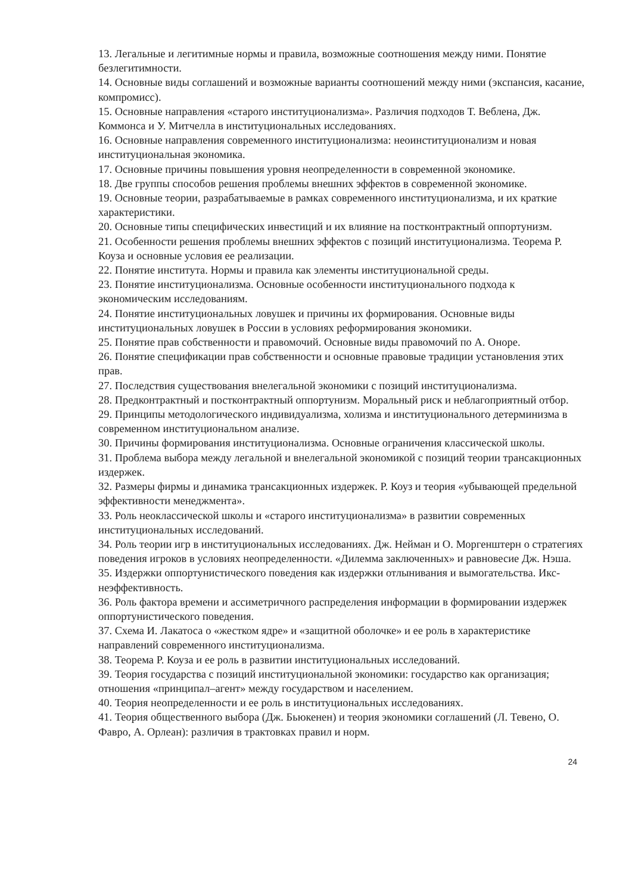13. Легальные и легитимные нормы и правила, возможные соотношения между ними. Понятие безлегитимности.
14. Основные виды соглашений и возможные варианты соотношений между ними (экспансия, касание, компромисс).
15. Основные направления «старого институционализма». Различия подходов Т. Веблена, Дж. Коммонса и У. Митчелла в институциональных исследованиях.
16. Основные направления современного институционализма: неоинституционализм и новая институциональная экономика.
17. Основные причины повышения уровня неопределенности в современной экономике.
18. Две группы способов решения проблемы внешних эффектов в современной экономике.
19. Основные теории, разрабатываемые в рамках современного институционализма, и их краткие характеристики.
20. Основные типы специфических инвестиций и их влияние на постконтрактный оппортунизм.
21. Особенности решения проблемы внешних эффектов с позиций институционализма. Теорема Р. Коуза и основные условия ее реализации.
22. Понятие института. Нормы и правила как элементы институциональной среды.
23. Понятие институционализма. Основные особенности институционального подхода к экономическим исследованиям.
24. Понятие институциональных ловушек и причины их формирования. Основные виды институциональных ловушек в России в условиях реформирования экономики.
25. Понятие прав собственности и правомочий. Основные виды правомочий по А. Оноре.
26. Понятие спецификации прав собственности и основные правовые традиции установления этих прав.
27. Последствия существования внелегальной экономики с позиций институционализма.
28. Предконтрактный и постконтрактный оппортунизм. Моральный риск и неблагоприятный отбор.
29. Принципы методологического индивидуализма, холизма и институционального детерминизма в современном институциональном анализе.
30. Причины формирования институционализма. Основные ограничения классической школы.
31. Проблема выбора между легальной и внелегальной экономикой с позиций теории трансакционных издержек.
32. Размеры фирмы и динамика трансакционных издержек. Р. Коуз и теория «убывающей предельной эффективности менеджмента».
33. Роль неоклассической школы и «старого институционализма» в развитии современных институциональных исследований.
34. Роль теории игр в институциональных исследованиях. Дж. Нейман и О. Моргенштерн о стратегиях поведения игроков в условиях неопределенности. «Дилемма заключенных» и равновесие Дж. Нэша.
35. Издержки оппортунистического поведения как издержки отлынивания и вымогательства. Икс-неэффективность.
36. Роль фактора времени и ассиметричного распределения информации в формировании издержек оппортунистического поведения.
37. Схема И. Лакатоса о «жестком ядре» и «защитной оболочке» и ее роль в характеристике направлений современного институционализма.
38. Теорема Р. Коуза и ее роль в развитии институциональных исследований.
39. Теория государства с позиций институциональной экономики: государство как организация; отношения «принципал–агент» между государством и населением.
40. Теория неопределенности и ее роль в институциональных исследованиях.
41. Теория общественного выбора (Дж. Бьюкенен) и теория экономики соглашений (Л. Тевено, О. Фавро, А. Орлеан): различия в трактовках правил и норм.
24